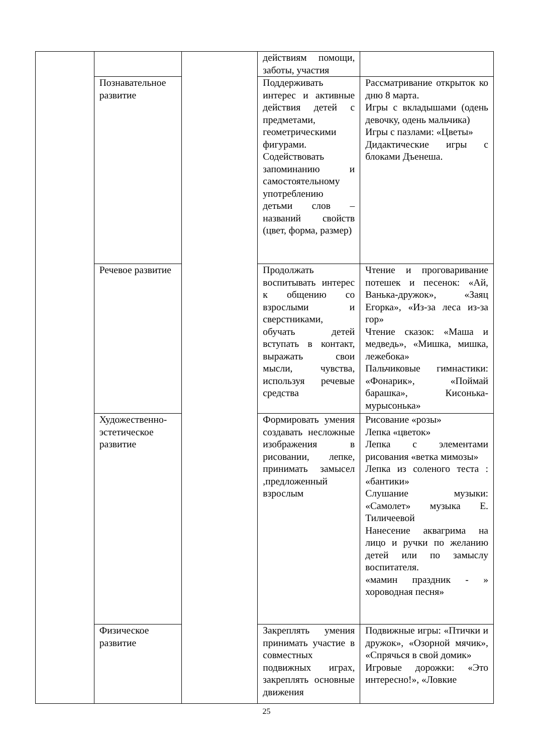| | | | действиям помощи, заботы, участия | |
| | Познавательное развитие | | Поддерживать интерес и активные действия детей с предметами, геометрическими фигурами. Содействовать запоминанию и самостоятельному употреблению детьми слов – названий свойств (цвет, форма, размер) | Рассматривание открыток ко дню 8 марта. Игры с вкладышами (одень девочку, одень мальчика) Игры с пазлами: «Цветы» Дидактические игры с блоками Дъенеша. |
| | Речевое развитие | | Продолжать воспитывать интерес к общению со взрослыми и сверстниками, обучать детей вступать в контакт, выражать свои мысли, чувства, используя речевые средства | Чтение и проговаривание потешек и песенок: «Ай, Ванька-дружок», «Заяц Егорка», «Из-за леса из-за гор» Чтение сказок: «Маша и медведь», «Мишка, мишка, лежебока» Пальчиковые гимнастики: «Фонарик», «Поймай барашка», Кисонька-мурысонька» |
| | Художественно-эстетическое развитие | | Формировать умения создавать несложные изображения в рисовании, лепке, принимать замысел ,предложенный взрослым | Рисование «розы» Лепка «цветок» Лепка с элементами рисования «ветка мимозы» Лепка из соленого теста : «бантики» Слушание музыки: «Самолет» музыка Е. Тиличеевой Нанесение аквагрима на лицо и ручки по желанию детей или по замыслу воспитателя. «мамин праздник - » хороводная песня» |
| | Физическое развитие | | Закреплять умения принимать участие в совместных подвижных играх, закреплять основные движения | Подвижные игры: «Птички и дружок», «Озорной мячик», «Спрячься в свой домик» Игровые дорожки: «Это интересно!», «Ловкие |
25